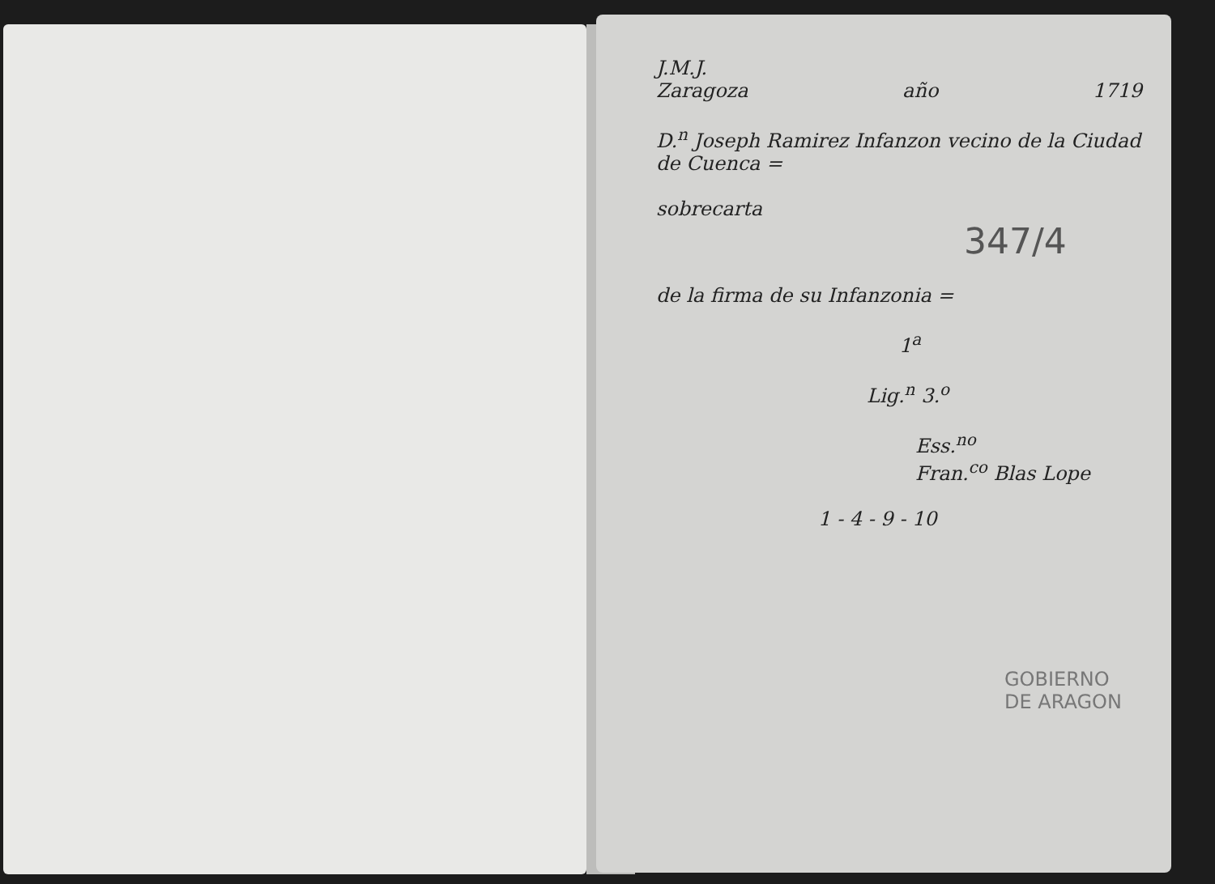J.M.J.
Zaragoza año 1719
D.<sup>n</sup> Joseph Ramirez Infanzon vecino de la Ciudad de Cuenca =
sobrecarta 347/4
de la firma de su Infanzonia =
1<sup>a</sup>
Lig.<sup>n</sup> 3.<sup>o</sup>
Ess.<sup>no</sup>
Fran.<sup>co</sup> Blas Lope
1 - 4 - 9 - 10
GOBIERNO
DE ARAGON